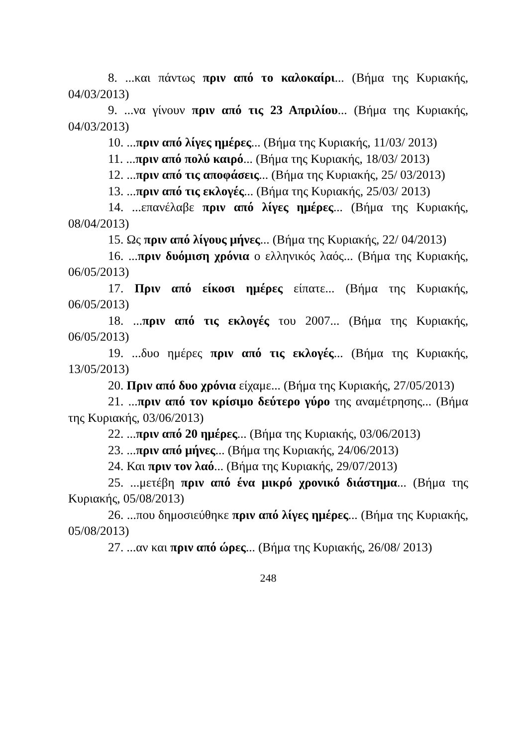8. ...και πάντως πριν από το καλοκαίρι... (Βήμα της Κυριακής, 04/03/2013)
9. ...να γίνουν πριν από τις 23 Απριλίου... (Βήμα της Κυριακής, 04/03/2013)
10. ...πριν από λίγες ημέρες... (Βήμα της Κυριακής, 11/03/ 2013)
11. ...πριν από πολύ καιρό... (Βήμα της Κυριακής, 18/03/ 2013)
12. ...πριν από τις αποφάσεις... (Βήμα της Κυριακής, 25/ 03/2013)
13. ...πριν από τις εκλογές... (Βήμα της Κυριακής, 25/03/ 2013)
14. ...επανέλαβε πριν από λίγες ημέρες... (Βήμα της Κυριακής, 08/04/2013)
15. Ως πριν από λίγους μήνες... (Βήμα της Κυριακής, 22/ 04/2013)
16. ...πριν δυόμιση χρόνια ο ελληνικός λαός... (Βήμα της Κυριακής, 06/05/2013)
17. Πριν από είκοσι ημέρες είπατε... (Βήμα της Κυριακής, 06/05/2013)
18. ...πριν από τις εκλογές του 2007... (Βήμα της Κυριακής, 06/05/2013)
19. ...δυο ημέρες πριν από τις εκλογές... (Βήμα της Κυριακής, 13/05/2013)
20. Πριν από δυο χρόνια είχαμε... (Βήμα της Κυριακής, 27/05/2013)
21. ...πριν από τον κρίσιμο δεύτερο γύρο της αναμέτρησης... (Βήμα της Κυριακής, 03/06/2013)
22. ...πριν από 20 ημέρες... (Βήμα της Κυριακής, 03/06/2013)
23. ...πριν από μήνες... (Βήμα της Κυριακής, 24/06/2013)
24. Και πριν τον λαό... (Βήμα της Κυριακής, 29/07/2013)
25. ...μετέβη πριν από ένα μικρό χρονικό διάστημα... (Βήμα της Κυριακής, 05/08/2013)
26. ...που δημοσιεύθηκε πριν από λίγες ημέρες... (Βήμα της Κυριακής, 05/08/2013)
27. ...αν και πριν από ώρες... (Βήμα της Κυριακής, 26/08/ 2013)
248